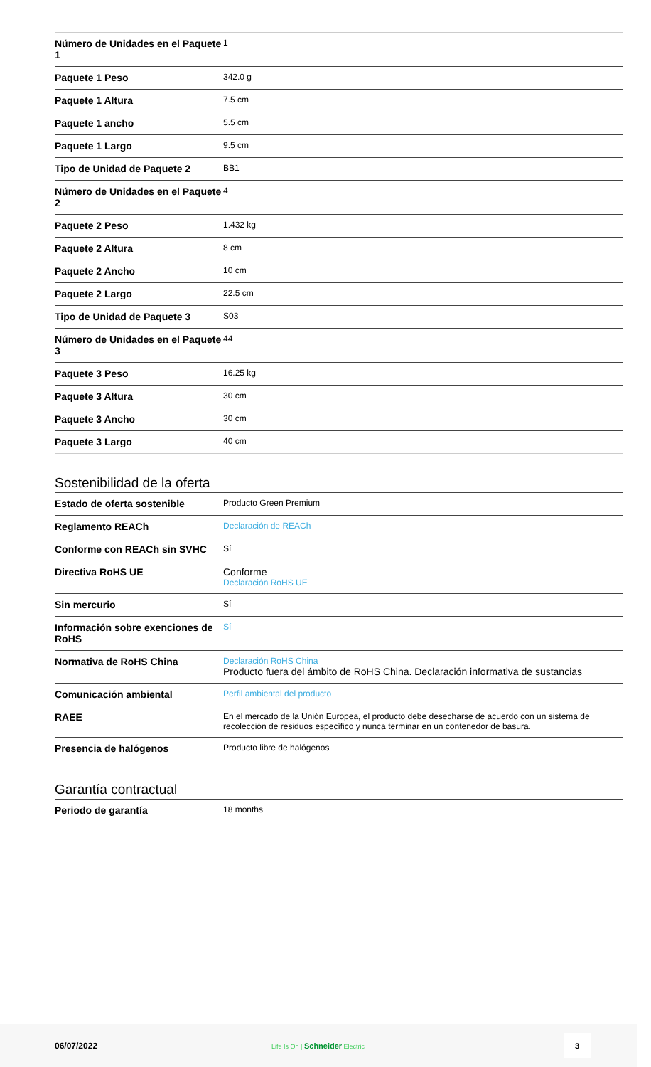| Número de Unidades en el Paquete 1 | 1 |
| Paquete 1 Peso | 342.0 g |
| Paquete 1 Altura | 7.5 cm |
| Paquete 1 ancho | 5.5 cm |
| Paquete 1 Largo | 9.5 cm |
| Tipo de Unidad de Paquete 2 | BB1 |
| Número de Unidades en el Paquete 2 | 4 |
| Paquete 2 Peso | 1.432 kg |
| Paquete 2 Altura | 8 cm |
| Paquete 2 Ancho | 10 cm |
| Paquete 2 Largo | 22.5 cm |
| Tipo de Unidad de Paquete 3 | S03 |
| Número de Unidades en el Paquete 3 | 44 |
| Paquete 3 Peso | 16.25 kg |
| Paquete 3 Altura | 30 cm |
| Paquete 3 Ancho | 30 cm |
| Paquete 3 Largo | 40 cm |
Sostenibilidad de la oferta
| Estado de oferta sostenible | Producto Green Premium |
| Reglamento REACh | Declaración de REACh |
| Conforme con REACh sin SVHC | Sí |
| Directiva RoHS UE | Conforme Declaración RoHS UE |
| Sin mercurio | Sí |
| Información sobre exenciones de RoHS | Sí |
| Normativa de RoHS China | Declaración RoHS China Producto fuera del ámbito de RoHS China. Declaración informativa de sustancias |
| Comunicación ambiental | Perfil ambiental del producto |
| RAEE | En el mercado de la Unión Europea, el producto debe desecharse de acuerdo con un sistema de recolección de residuos específico y nunca terminar en un contenedor de basura. |
| Presencia de halógenos | Producto libre de halógenos |
Garantía contractual
| Periodo de garantía | 18 months |
06/07/2022 Life Is On | Schneider Electric 3